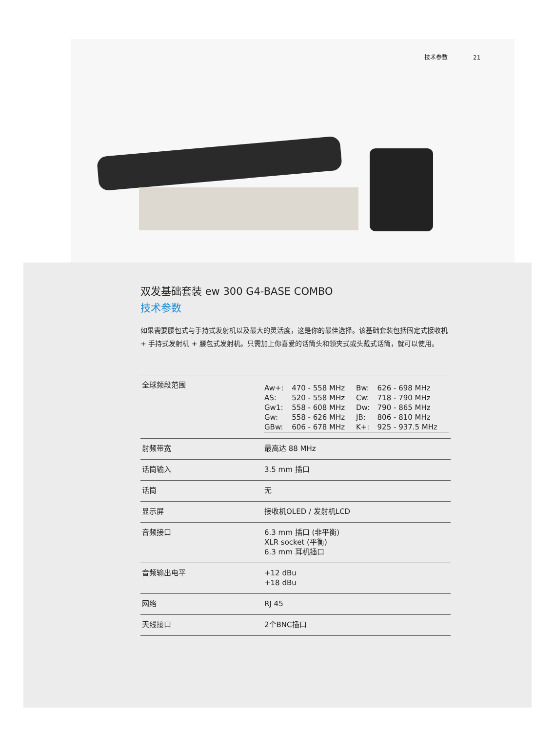技术参数 21
双发基础套装 ew 300 G4-BASE COMBO
技术参数
如果需要腰包式与手持式发射机以及最大的灵活度，这是你的最佳选择。该基础套装包括固定式接收机 + 手持式发射机 + 腰包式发射机。只需加上你喜爱的话筒头和领夹式或头戴式话筒，就可以使用。
| 全球频段范围 | / Aw+: / 470 - 558 MHz / Bw: / 626 - 698 MHz / / AS: / 520 - 558 MHz / Cw: / 718 - 790 MHz / / Gw1: / 558 - 608 MHz / Dw: / 790 - 865 MHz / / Gw: / 558 - 626 MHz / JB: / 806 - 810 MHz / / GBw: / 606 - 678 MHz / K+: / 925 - 937.5 MHz / |
| 射频带宽 | 最高达 88 MHz |
| 话筒输入 | 3.5 mm 插口 |
| 话筒 | 无 |
| 显示屏 | 接收机OLED / 发射机LCD |
| 音频接口 | 6.3 mm 插口 (非平衡) XLR socket (平衡) 6.3 mm 耳机插口 |
| 音频输出电平 | +12 dBu +18 dBu |
| 网络 | RJ 45 |
| 天线接口 | 2个BNC插口 |